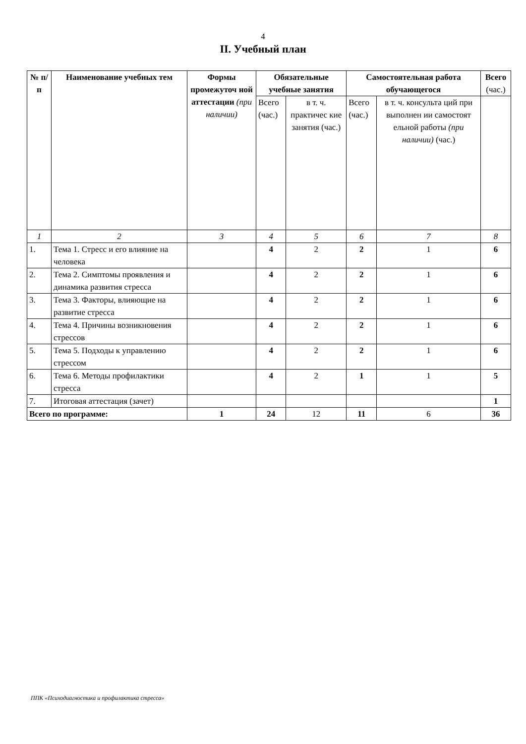4
II. Учебный план
| № п/п | Наименование учебных тем | Формы промежуточ ной аттестации (при наличии) | Обязательные учебные занятия | | Самостоятельная работа обучающегося | | Всего (час.) |
| --- | --- | --- | --- | --- | --- | --- | --- |
| | | | Всего (час.) | в т. ч. практичес кие занятия (час.) | Всего (час.) | в т. ч. консульта ций при выполнен ии самостоят ельной работы (при наличии) (час.) | |
| 1 | 2 | 3 | 4 | 5 | 6 | 7 | 8 |
| 1. | Тема 1. Стресс и его влияние на человека | | 4 | 2 | 2 | 1 | 6 |
| 2. | Тема 2. Симптомы проявления и динамика развития стресса | | 4 | 2 | 2 | 1 | 6 |
| 3. | Тема 3. Факторы, влияющие на развитие стресса | | 4 | 2 | 2 | 1 | 6 |
| 4. | Тема 4. Причины возникновения стрессов | | 4 | 2 | 2 | 1 | 6 |
| 5. | Тема 5. Подходы к управлению стрессом | | 4 | 2 | 2 | 1 | 6 |
| 6. | Тема 6. Методы профилактики стресса | | 4 | 2 | 1 | 1 | 5 |
| 7. | Итоговая аттестация (зачет) | | | | | | 1 |
| Всего по программе: | | 1 | 24 | 12 | 11 | 6 | 36 |
ППК «Психодиагностика и профилактика стресса»